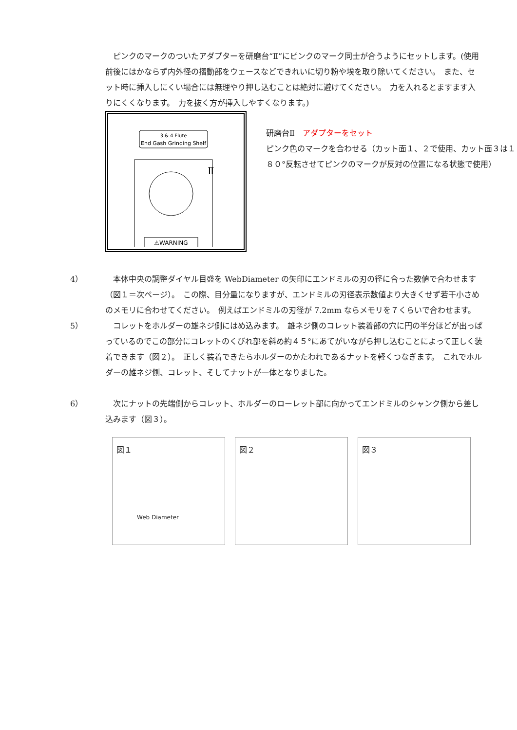ピンクのマークのついたアダプターを研磨台“Ⅱ”にピンクのマーク同士が合うようにセットします。(使用前後にはかならず内外径の摺動部をウェースなどできれいに切り粉や埃を取り除いてください。　また、セット時に挿入しにくい場合には無理やり押し込むことは絶対に避けてください。　力を入れるとますます入りにくくなります。　力を抜く方が挿入しやすくなります。)
3 & 4 Flute
End Gash Grinding Shelf
Ⅱ
⚠WARNING
研磨台Ⅱ　アダプターをセット
ピンク色のマークを合わせる（カット面１、２で使用、カット面３は１８０°反転させてピンクのマークが反対の位置になる状態で使用）
4） 　本体中央の調整ダイヤル目盛を WebDiameter の矢印にエンドミルの刃の径に合った数値で合わせます（図１＝次ページ）。　この際、目分量になりますが、エンドミルの刃径表示数値より大きくせず若干小さめのメモリに合わせてください。　例えばエンドミルの刃径が 7.2mm ならメモリを７くらいで合わせます。
5） 　コレットをホルダーの雄ネジ側にはめ込みます。　雄ネジ側のコレット装着部の穴に円の半分ほどが出っぱっているのでこの部分にコレットのくびれ部を斜め約４５°にあてがいながら押し込むことによって正しく装着できます（図２）。　正しく装着できたらホルダーのかたわれであるナットを軽くつなぎます。　これでホルダーの雄ネジ側、コレット、そしてナットが一体となりました。
6） 　次にナットの先端側からコレット、ホルダーのローレット部に向かってエンドミルのシャンク側から差し込みます（図３）。
図１
Web Diameter
図２
図３